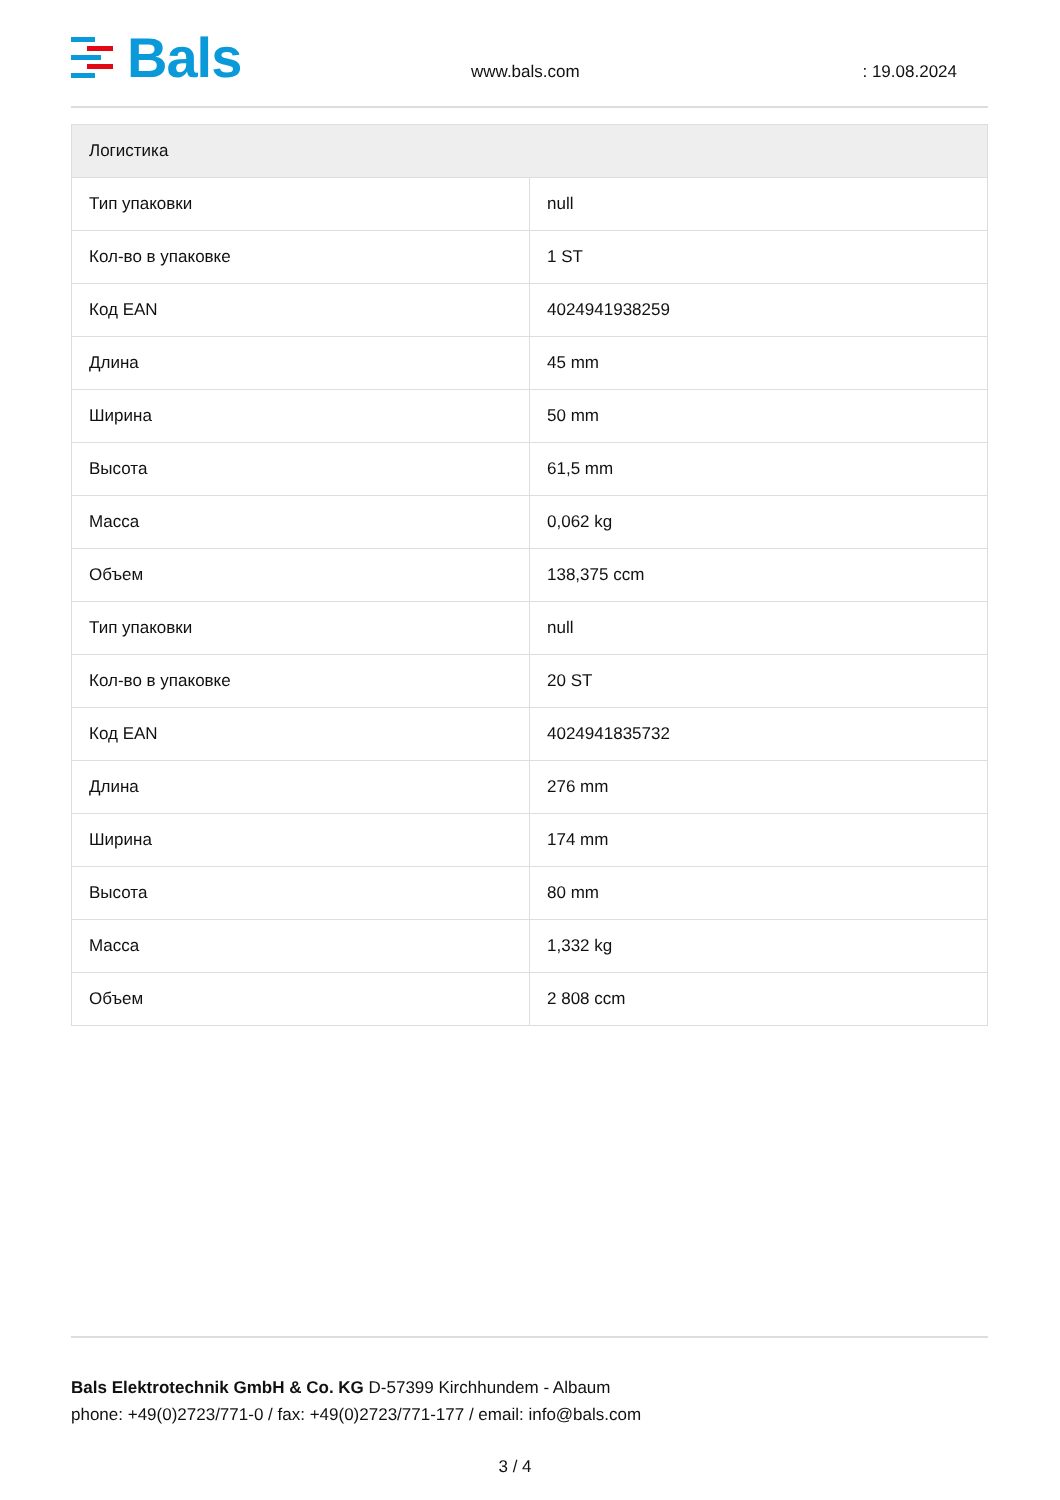Bals
www.bals.com
: 19.08.2024
| Логистика | |
| --- | --- |
| Тип упаковки | null |
| Кол-во в упаковке | 1 ST |
| Код EAN | 4024941938259 |
| Длина | 45 mm |
| Ширина | 50 mm |
| Высота | 61,5 mm |
| Масса | 0,062 kg |
| Объем | 138,375 ccm |
| Тип упаковки | null |
| Кол-во в упаковке | 20 ST |
| Код EAN | 4024941835732 |
| Длина | 276 mm |
| Ширина | 174 mm |
| Высота | 80 mm |
| Масса | 1,332 kg |
| Объем | 2 808 ccm |
Bals Elektrotechnik GmbH & Co. KG D-57399 Kirchhundem - Albaum
phone: +49(0)2723/771-0 / fax: +49(0)2723/771-177 / email: info@bals.com
3 / 4